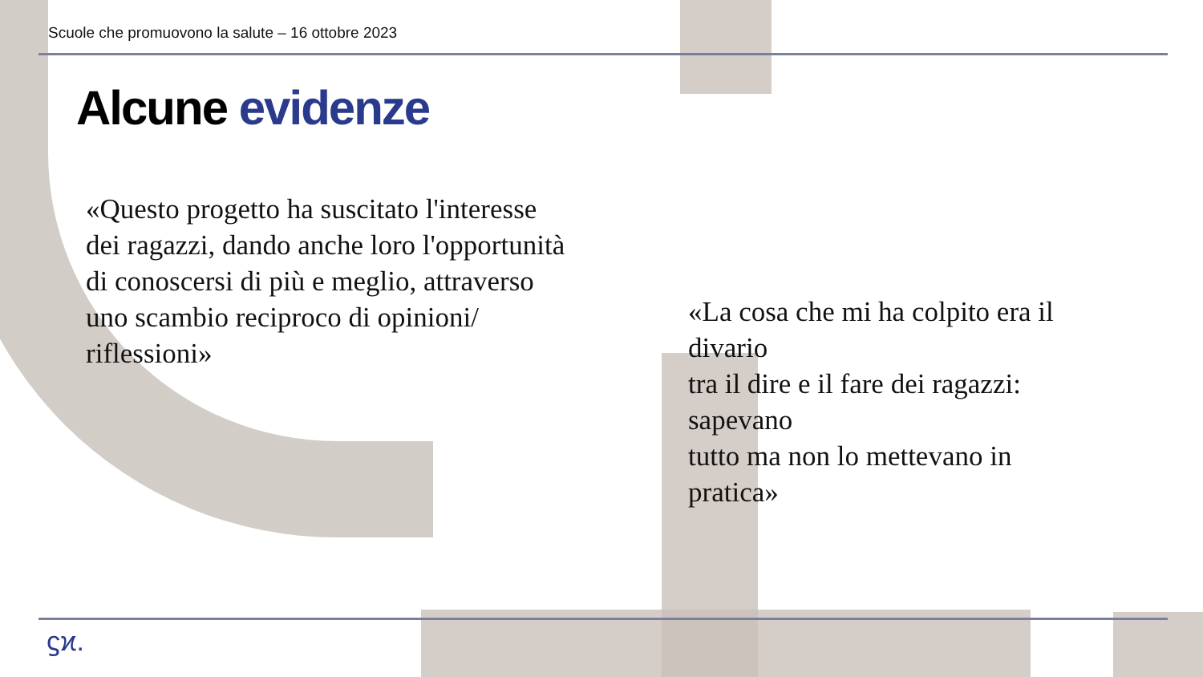Scuole che promuovono la salute – 16 ottobre 2023
Alcune evidenze
«Questo progetto ha suscitato l'interesse dei ragazzi, dando anche loro l'opportunità di conoscersi di più e meglio, attraverso uno scambio reciproco di opinioni/ riflessioni»
«La cosa che mi ha colpito era il divario
tra il dire e il fare dei ragazzi: sapevano
tutto ma non lo mettevano in pratica»
ϛϰ.